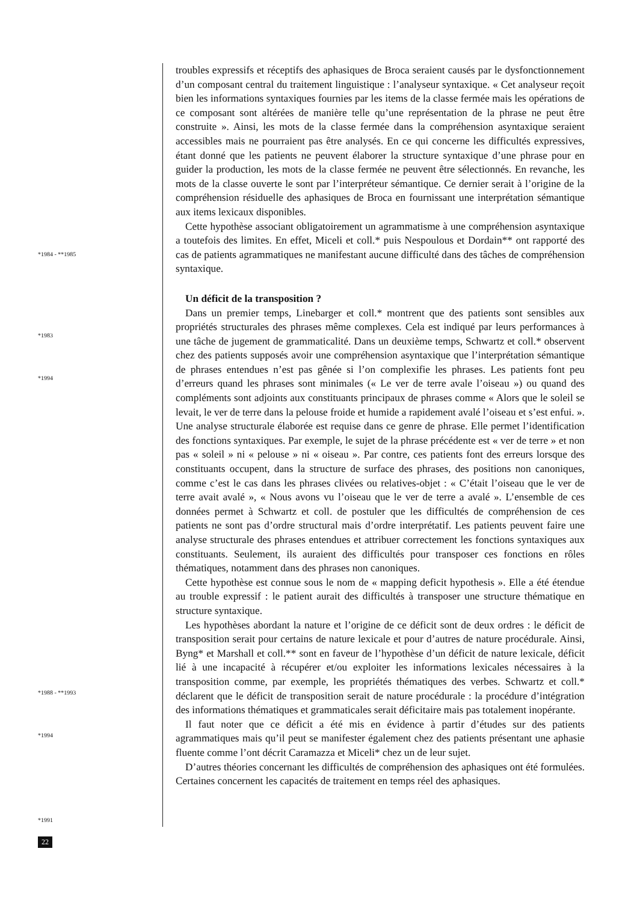*1984 - **1985
*1983
*1994
*1988 - **1993
*1994
*1991
22
troubles expressifs et réceptifs des aphasiques de Broca seraient causés par le dysfonctionnement d’un composant central du traitement linguistique : l’analyseur syntaxique. « Cet analyseur reçoit bien les informations syntaxiques fournies par les items de la classe fermée mais les opérations de ce composant sont altérées de manière telle qu’une représentation de la phrase ne peut être construite ». Ainsi, les mots de la classe fermée dans la compréhension asyntaxique seraient accessibles mais ne pourraient pas être analysés. En ce qui concerne les difficultés expressives, étant donné que les patients ne peuvent élaborer la structure syntaxique d’une phrase pour en guider la production, les mots de la classe fermée ne peuvent être sélectionnés. En revanche, les mots de la classe ouverte le sont par l’interpréteur sémantique. Ce dernier serait à l’origine de la compréhension résiduelle des aphasiques de Broca en fournissant une interprétation sémantique aux items lexicaux disponibles.
Cette hypothèse associant obligatoirement un agrammatisme à une compréhension asyntaxique a toutefois des limites. En effet, Miceli et coll.* puis Nespoulous et Dordain** ont rapporté des cas de patients agrammatiques ne manifestant aucune difficulté dans des tâches de compréhension syntaxique.
Un déficit de la transposition ?
Dans un premier temps, Linebarger et coll.* montrent que des patients sont sensibles aux propriétés structurales des phrases même complexes. Cela est indiqué par leurs performances à une tâche de jugement de grammaticalité. Dans un deuxième temps, Schwartz et coll.* observent chez des patients supposés avoir une compréhension asyntaxique que l’interprétation sémantique de phrases entendues n’est pas gênée si l’on complexifie les phrases. Les patients font peu d’erreurs quand les phrases sont minimales (« Le ver de terre avale l’oiseau ») ou quand des compléments sont adjoints aux constituants principaux de phrases comme « Alors que le soleil se levait, le ver de terre dans la pelouse froide et humide a rapidement avalé l’oiseau et s’est enfui. ». Une analyse structurale élaborée est requise dans ce genre de phrase. Elle permet l’identification des fonctions syntaxiques. Par exemple, le sujet de la phrase précédente est « ver de terre » et non pas « soleil » ni « pelouse » ni « oiseau ». Par contre, ces patients font des erreurs lorsque des constituants occupent, dans la structure de surface des phrases, des positions non canoniques, comme c’est le cas dans les phrases clivées ou relatives-objet : « C’était l’oiseau que le ver de terre avait avalé », « Nous avons vu l’oiseau que le ver de terre a avalé ». L’ensemble de ces données permet à Schwartz et coll. de postuler que les difficultés de compréhension de ces patients ne sont pas d’ordre structural mais d’ordre interprétatif. Les patients peuvent faire une analyse structurale des phrases entendues et attribuer correctement les fonctions syntaxiques aux constituants. Seulement, ils auraient des difficultés pour transposer ces fonctions en rôles thématiques, notamment dans des phrases non canoniques.
Cette hypothèse est connue sous le nom de « mapping deficit hypothesis ». Elle a été étendue au trouble expressif : le patient aurait des difficultés à transposer une structure thématique en structure syntaxique.
Les hypothèses abordant la nature et l’origine de ce déficit sont de deux ordres : le déficit de transposition serait pour certains de nature lexicale et pour d’autres de nature procédurale. Ainsi, Byng* et Marshall et coll.** sont en faveur de l’hypothèse d’un déficit de nature lexicale, déficit lié à une incapacité à récupérer et/ou exploiter les informations lexicales nécessaires à la transposition comme, par exemple, les propriétés thématiques des verbes. Schwartz et coll.* déclarent que le déficit de transposition serait de nature procédurale : la procédure d’intégration des informations thématiques et grammaticales serait déficitaire mais pas totalement inopérante.
Il faut noter que ce déficit a été mis en évidence à partir d’études sur des patients agrammatiques mais qu’il peut se manifester également chez des patients présentant une aphasie fluente comme l’ont décrit Caramazza et Miceli* chez un de leur sujet.
D’autres théories concernant les difficultés de compréhension des aphasiques ont été formulées. Certaines concernent les capacités de traitement en temps réel des aphasiques.